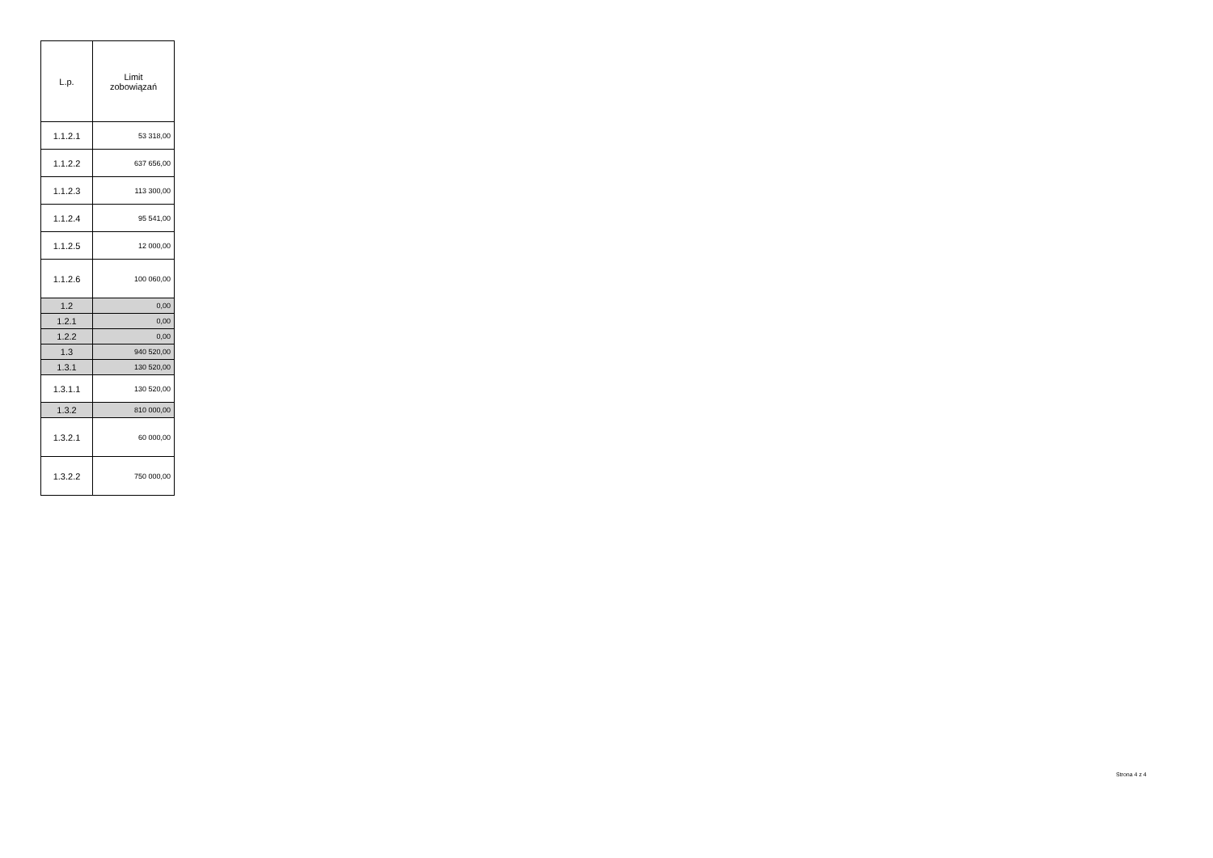| L.p. | Limit zobowiązań |
| --- | --- |
| 1.1.2.1 | 53 318,00 |
| 1.1.2.2 | 637 656,00 |
| 1.1.2.3 | 113 300,00 |
| 1.1.2.4 | 95 541,00 |
| 1.1.2.5 | 12 000,00 |
| 1.1.2.6 | 100 060,00 |
| 1.2 | 0,00 |
| 1.2.1 | 0,00 |
| 1.2.2 | 0,00 |
| 1.3 | 940 520,00 |
| 1.3.1 | 130 520,00 |
| 1.3.1.1 | 130 520,00 |
| 1.3.2 | 810 000,00 |
| 1.3.2.1 | 60 000,00 |
| 1.3.2.2 | 750 000,00 |
Strona 4 z 4